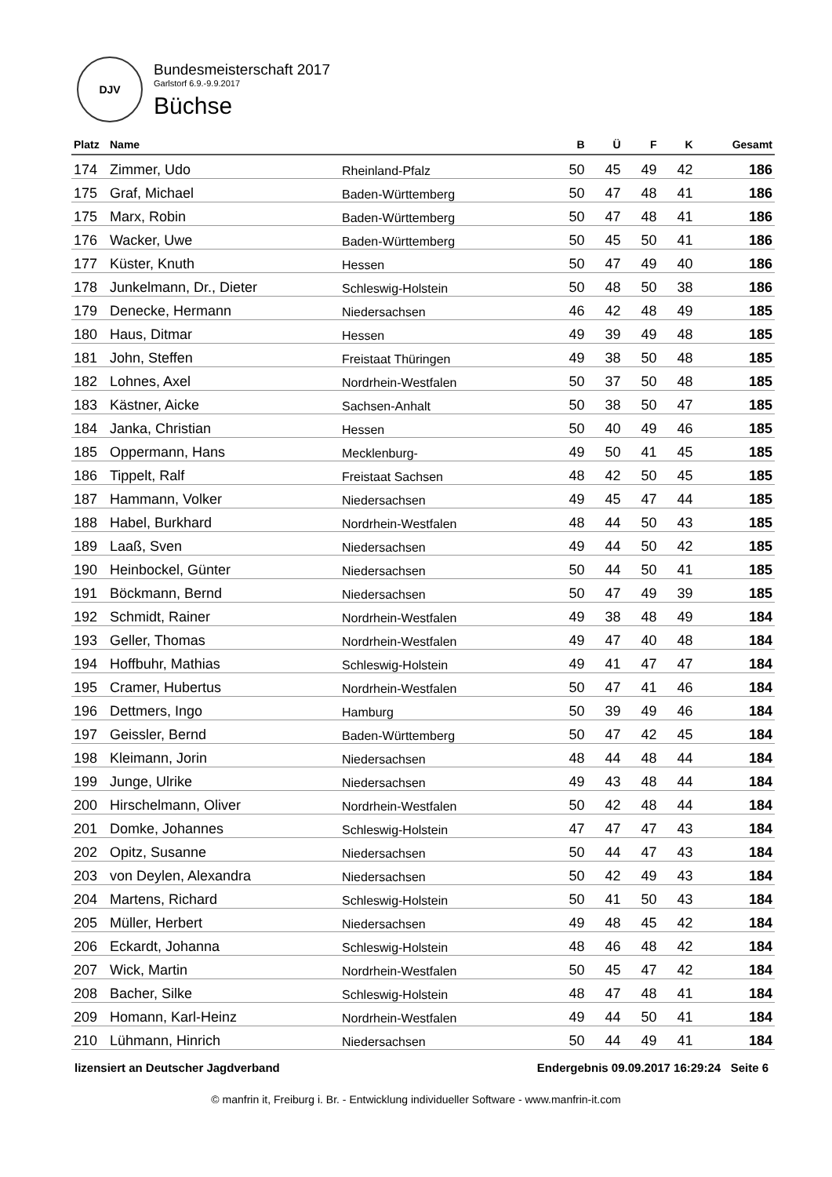DJV
Bundesmeisterschaft 2017
Garlstorf 6.9.-9.9.2017
Büchse
| Platz | Name | | B | Ü | F | K | Gesamt |
| --- | --- | --- | --- | --- | --- | --- | --- |
| 174 | Zimmer, Udo | Rheinland-Pfalz | 50 | 45 | 49 | 42 | 186 |
| 175 | Graf, Michael | Baden-Württemberg | 50 | 47 | 48 | 41 | 186 |
| 175 | Marx, Robin | Baden-Württemberg | 50 | 47 | 48 | 41 | 186 |
| 176 | Wacker, Uwe | Baden-Württemberg | 50 | 45 | 50 | 41 | 186 |
| 177 | Küster, Knuth | Hessen | 50 | 47 | 49 | 40 | 186 |
| 178 | Junkelmann, Dr., Dieter | Schleswig-Holstein | 50 | 48 | 50 | 38 | 186 |
| 179 | Denecke, Hermann | Niedersachsen | 46 | 42 | 48 | 49 | 185 |
| 180 | Haus, Ditmar | Hessen | 49 | 39 | 49 | 48 | 185 |
| 181 | John, Steffen | Freistaat Thüringen | 49 | 38 | 50 | 48 | 185 |
| 182 | Lohnes, Axel | Nordrhein-Westfalen | 50 | 37 | 50 | 48 | 185 |
| 183 | Kästner, Aicke | Sachsen-Anhalt | 50 | 38 | 50 | 47 | 185 |
| 184 | Janka, Christian | Hessen | 50 | 40 | 49 | 46 | 185 |
| 185 | Oppermann, Hans | Mecklenburg- | 49 | 50 | 41 | 45 | 185 |
| 186 | Tippelt, Ralf | Freistaat Sachsen | 48 | 42 | 50 | 45 | 185 |
| 187 | Hammann, Volker | Niedersachsen | 49 | 45 | 47 | 44 | 185 |
| 188 | Habel, Burkhard | Nordrhein-Westfalen | 48 | 44 | 50 | 43 | 185 |
| 189 | Laaß, Sven | Niedersachsen | 49 | 44 | 50 | 42 | 185 |
| 190 | Heinbockel, Günter | Niedersachsen | 50 | 44 | 50 | 41 | 185 |
| 191 | Böckmann, Bernd | Niedersachsen | 50 | 47 | 49 | 39 | 185 |
| 192 | Schmidt, Rainer | Nordrhein-Westfalen | 49 | 38 | 48 | 49 | 184 |
| 193 | Geller, Thomas | Nordrhein-Westfalen | 49 | 47 | 40 | 48 | 184 |
| 194 | Hoffbuhr, Mathias | Schleswig-Holstein | 49 | 41 | 47 | 47 | 184 |
| 195 | Cramer, Hubertus | Nordrhein-Westfalen | 50 | 47 | 41 | 46 | 184 |
| 196 | Dettmers, Ingo | Hamburg | 50 | 39 | 49 | 46 | 184 |
| 197 | Geissler, Bernd | Baden-Württemberg | 50 | 47 | 42 | 45 | 184 |
| 198 | Kleimann, Jorin | Niedersachsen | 48 | 44 | 48 | 44 | 184 |
| 199 | Junge, Ulrike | Niedersachsen | 49 | 43 | 48 | 44 | 184 |
| 200 | Hirschelmann, Oliver | Nordrhein-Westfalen | 50 | 42 | 48 | 44 | 184 |
| 201 | Domke, Johannes | Schleswig-Holstein | 47 | 47 | 47 | 43 | 184 |
| 202 | Opitz, Susanne | Niedersachsen | 50 | 44 | 47 | 43 | 184 |
| 203 | von Deylen, Alexandra | Niedersachsen | 50 | 42 | 49 | 43 | 184 |
| 204 | Martens, Richard | Schleswig-Holstein | 50 | 41 | 50 | 43 | 184 |
| 205 | Müller, Herbert | Niedersachsen | 49 | 48 | 45 | 42 | 184 |
| 206 | Eckardt, Johanna | Schleswig-Holstein | 48 | 46 | 48 | 42 | 184 |
| 207 | Wick, Martin | Nordrhein-Westfalen | 50 | 45 | 47 | 42 | 184 |
| 208 | Bacher, Silke | Schleswig-Holstein | 48 | 47 | 48 | 41 | 184 |
| 209 | Homann, Karl-Heinz | Nordrhein-Westfalen | 49 | 44 | 50 | 41 | 184 |
| 210 | Lühmann, Hinrich | Niedersachsen | 50 | 44 | 49 | 41 | 184 |
lizensiert an Deutscher Jagdverband Endergebnis 09.09.2017 16:29:24 Seite 6
© manfrin it, Freiburg i. Br. - Entwicklung individueller Software - www.manfrin-it.com